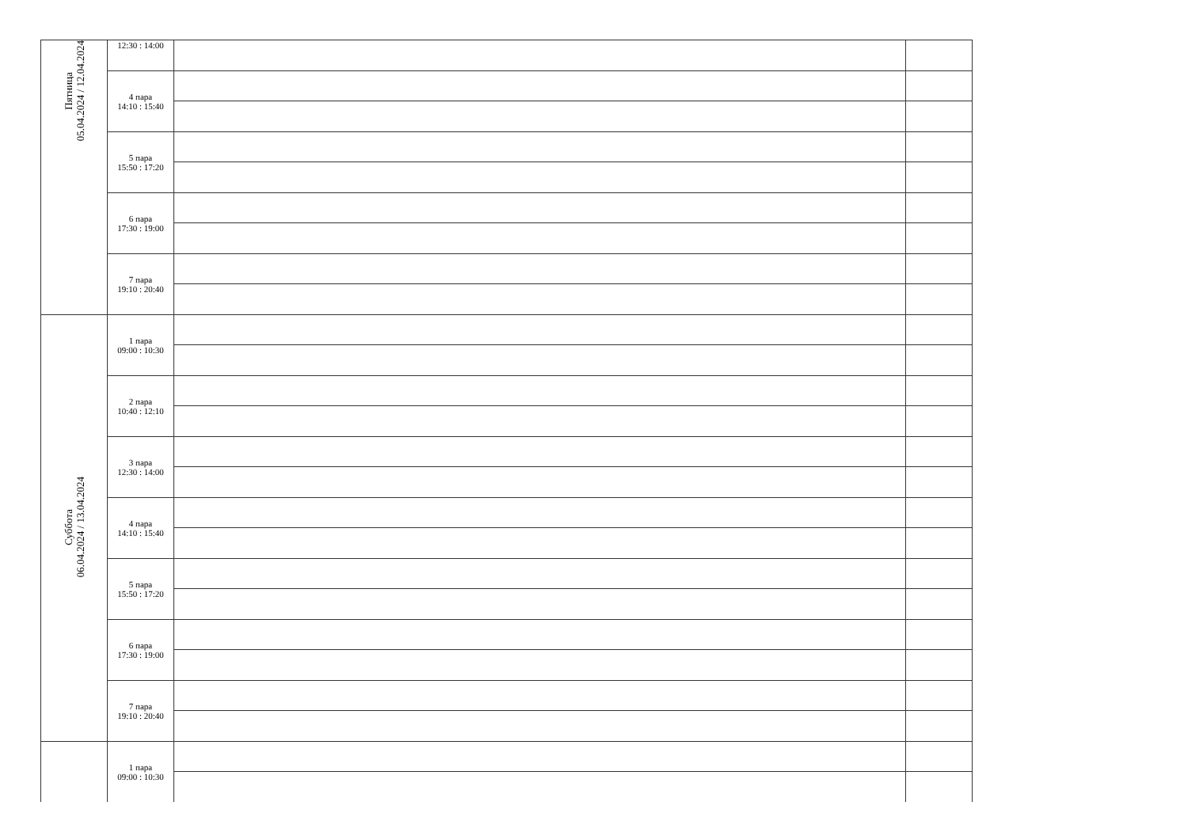| Пятница 05.04.2024 / 12.04.2024 | 12:30 : 14:00 | | |
| | 4 пара 14:10 : 15:40 | | |
| | 5 пара 15:50 : 17:20 | | |
| | 6 пара 17:30 : 19:00 | | |
| | 7 пара 19:10 : 20:40 | | |
| Суббота 06.04.2024 / 13.04.2024 | 1 пара 09:00 : 10:30 | | |
| | 2 пара 10:40 : 12:10 | | |
| | 3 пара 12:30 : 14:00 | | |
| | 4 пара 14:10 : 15:40 | | |
| | 5 пара 15:50 : 17:20 | | |
| | 6 пара 17:30 : 19:00 | | |
| | 7 пара 19:10 : 20:40 | | |
| | 1 пара 09:00 : 10:30 | | |